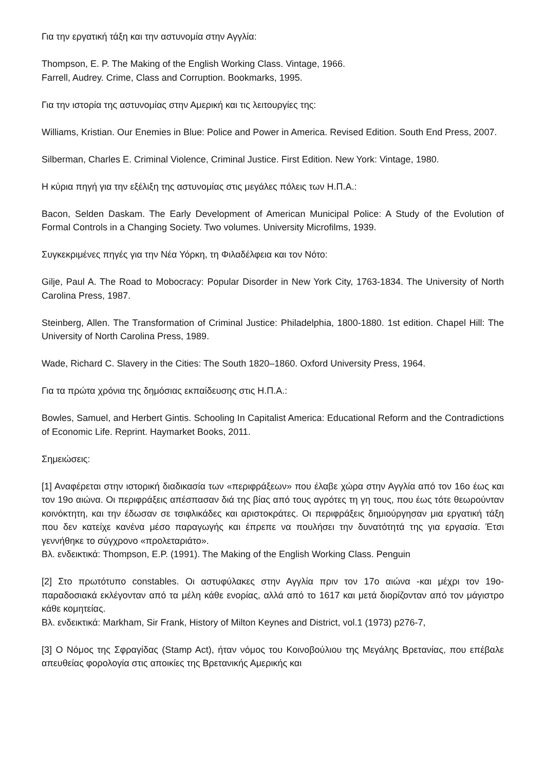Για την εργατική τάξη και την αστυνομία στην Αγγλία:
Thompson, E. P. The Making of the English Working Class. Vintage, 1966.
Farrell, Audrey. Crime, Class and Corruption. Bookmarks, 1995.
Για την ιστορία της αστυνομίας στην Αμερική και τις λειτουργίες της:
Williams, Kristian. Our Enemies in Blue: Police and Power in America. Revised Edition. South End Press, 2007.
Silberman, Charles E. Criminal Violence, Criminal Justice. First Edition. New York: Vintage, 1980.
Η κύρια πηγή για την εξέλιξη της αστυνομίας στις μεγάλες πόλεις των Η.Π.Α.:
Bacon, Selden Daskam. The Early Development of American Municipal Police: A Study of the Evolution of Formal Controls in a Changing Society. Two volumes. University Microfilms, 1939.
Συγκεκριμένες πηγές για την Νέα Υόρκη, τη Φιλαδέλφεια και τον Νότο:
Gilje, Paul A. The Road to Mobocracy: Popular Disorder in New York City, 1763-1834. The University of North Carolina Press, 1987.
Steinberg, Allen. The Transformation of Criminal Justice: Philadelphia, 1800-1880. 1st edition. Chapel Hill: The University of North Carolina Press, 1989.
Wade, Richard C. Slavery in the Cities: The South 1820–1860. Oxford University Press, 1964.
Για τα πρώτα χρόνια της δημόσιας εκπαίδευσης στις Η.Π.Α.:
Bowles, Samuel, and Herbert Gintis. Schooling In Capitalist America: Educational Reform and the Contradictions of Economic Life. Reprint. Haymarket Books, 2011.
Σημειώσεις:
[1] Αναφέρεται στην ιστορική διαδικασία των «περιφράξεων» που έλαβε χώρα στην Αγγλία από τον 16ο έως και τον 19ο αιώνα. Οι περιφράξεις απέσπασαν διά της βίας από τους αγρότες τη γη τους, που έως τότε θεωρούνταν κοινόκτητη, και την έδωσαν σε τσιφλικάδες και αριστοκράτες. Οι περιφράξεις δημιούργησαν μια εργατική τάξη που δεν κατείχε κανένα μέσο παραγωγής και έπρεπε να πουλήσει την δυνατότητά της για εργασία. Έτσι γεννήθηκε το σύγχρονο «προλεταριάτο».
Βλ. ενδεικτικά: Thompson, E.P. (1991). The Making of the English Working Class. Penguin
[2] Στο πρωτότυπο constables. Οι αστυφύλακες στην Αγγλία πριν τον 17ο αιώνα -και μέχρι τον 19ο- παραδοσιακά εκλέγονταν από τα μέλη κάθε ενορίας, αλλά από το 1617 και μετά διορίζονταν από τον μάγιστρο κάθε κομητείας.
Βλ. ενδεικτικά: Markham, Sir Frank, History of Milton Keynes and District, vol.1 (1973) p276-7,
[3] Ο Νόμος της Σφραγίδας (Stamp Act), ήταν νόμος του Κοινοβούλιου της Μεγάλης Βρετανίας, που επέβαλε απευθείας φορολογία στις αποικίες της Βρετανικής Αμερικής και